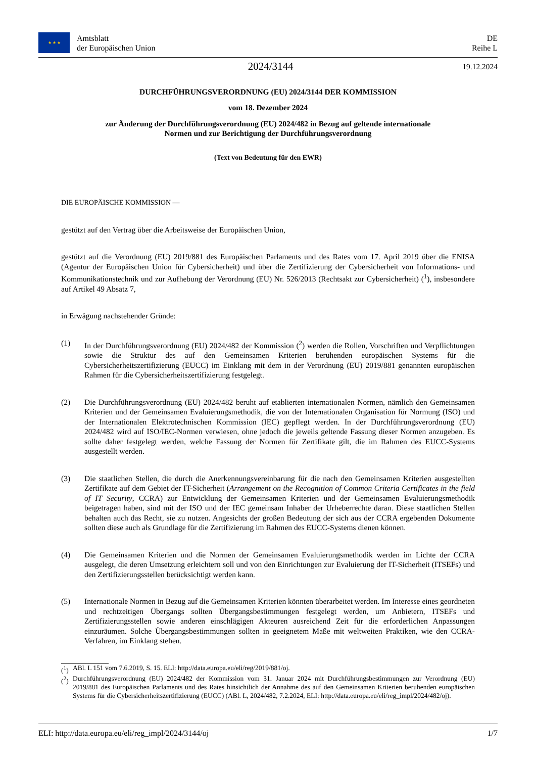★ ★ ★
Amtsblatt
der Europäischen Union
DE
Reihe L
2024/3144
19.12.2024
DURCHFÜHRUNGSVERORDNUNG (EU) 2024/3144 DER KOMMISSION
vom 18. Dezember 2024
zur Änderung der Durchführungsverordnung (EU) 2024/482 in Bezug auf geltende internationale
Normen und zur Berichtigung der Durchführungsverordnung
(Text von Bedeutung für den EWR)
DIE EUROPÄISCHE KOMMISSION —
gestützt auf den Vertrag über die Arbeitsweise der Europäischen Union,
gestützt auf die Verordnung (EU) 2019/881 des Europäischen Parlaments und des Rates vom 17. April 2019 über die ENISA (Agentur der Europäischen Union für Cybersicherheit) und über die Zertifizierung der Cybersicherheit von Informations- und Kommunikationstechnik und zur Aufhebung der Verordnung (EU) Nr. 526/2013 (Rechtsakt zur Cybersicherheit) (<sup>1</sup>), insbesondere auf Artikel 49 Absatz 7,
in Erwägung nachstehender Gründe:
(1) In der Durchführungsverordnung (EU) 2024/482 der Kommission (<sup>2</sup>) werden die Rollen, Vorschriften und Verpflichtungen sowie die Struktur des auf den Gemeinsamen Kriterien beruhenden europäischen Systems für die Cybersicherheitszertifizierung (EUCC) im Einklang mit dem in der Verordnung (EU) 2019/881 genannten europäischen Rahmen für die Cybersicherheitszertifizierung festgelegt.
(2) Die Durchführungsverordnung (EU) 2024/482 beruht auf etablierten internationalen Normen, nämlich den Gemeinsamen Kriterien und der Gemeinsamen Evaluierungsmethodik, die von der Internationalen Organisation für Normung (ISO) und der Internationalen Elektrotechnischen Kommission (IEC) gepflegt werden. In der Durchführungsverordnung (EU) 2024/482 wird auf ISO/IEC-Normen verwiesen, ohne jedoch die jeweils geltende Fassung dieser Normen anzugeben. Es sollte daher festgelegt werden, welche Fassung der Normen für Zertifikate gilt, die im Rahmen des EUCC-Systems ausgestellt werden.
(3) Die staatlichen Stellen, die durch die Anerkennungsvereinbarung für die nach den Gemeinsamen Kriterien ausgestellten Zertifikate auf dem Gebiet der IT-Sicherheit (Arrangement on the Recognition of Common Criteria Certificates in the field of IT Security, CCRA) zur Entwicklung der Gemeinsamen Kriterien und der Gemeinsamen Evaluierungsmethodik beigetragen haben, sind mit der ISO und der IEC gemeinsam Inhaber der Urheberrechte daran. Diese staatlichen Stellen behalten auch das Recht, sie zu nutzen. Angesichts der großen Bedeutung der sich aus der CCRA ergebenden Dokumente sollten diese auch als Grundlage für die Zertifizierung im Rahmen des EUCC-Systems dienen können.
(4) Die Gemeinsamen Kriterien und die Normen der Gemeinsamen Evaluierungsmethodik werden im Lichte der CCRA ausgelegt, die deren Umsetzung erleichtern soll und von den Einrichtungen zur Evaluierung der IT-Sicherheit (ITSEFs) und den Zertifizierungsstellen berücksichtigt werden kann.
(5) Internationale Normen in Bezug auf die Gemeinsamen Kriterien könnten überarbeitet werden. Im Interesse eines geordneten und rechtzeitigen Übergangs sollten Übergangsbestimmungen festgelegt werden, um Anbietern, ITSEFs und Zertifizierungsstellen sowie anderen einschlägigen Akteuren ausreichend Zeit für die erforderlichen Anpassungen einzuräumen. Solche Übergangsbestimmungen sollten in geeignetem Maße mit weltweiten Praktiken, wie den CCRA-Verfahren, im Einklang stehen.
(<sup>1</sup>) ABl. L 151 vom 7.6.2019, S. 15. ELI: http://data.europa.eu/eli/reg/2019/881/oj.
(<sup>2</sup>) Durchführungsverordnung (EU) 2024/482 der Kommission vom 31. Januar 2024 mit Durchführungsbestimmungen zur Verordnung (EU) 2019/881 des Europäischen Parlaments und des Rates hinsichtlich der Annahme des auf den Gemeinsamen Kriterien beruhenden europäischen Systems für die Cybersicherheitszertifizierung (EUCC) (ABl. L, 2024/482, 7.2.2024, ELI: http://data.europa.eu/eli/reg_impl/2024/482/oj).
ELI: http://data.europa.eu/eli/reg_impl/2024/3144/oj 1/7